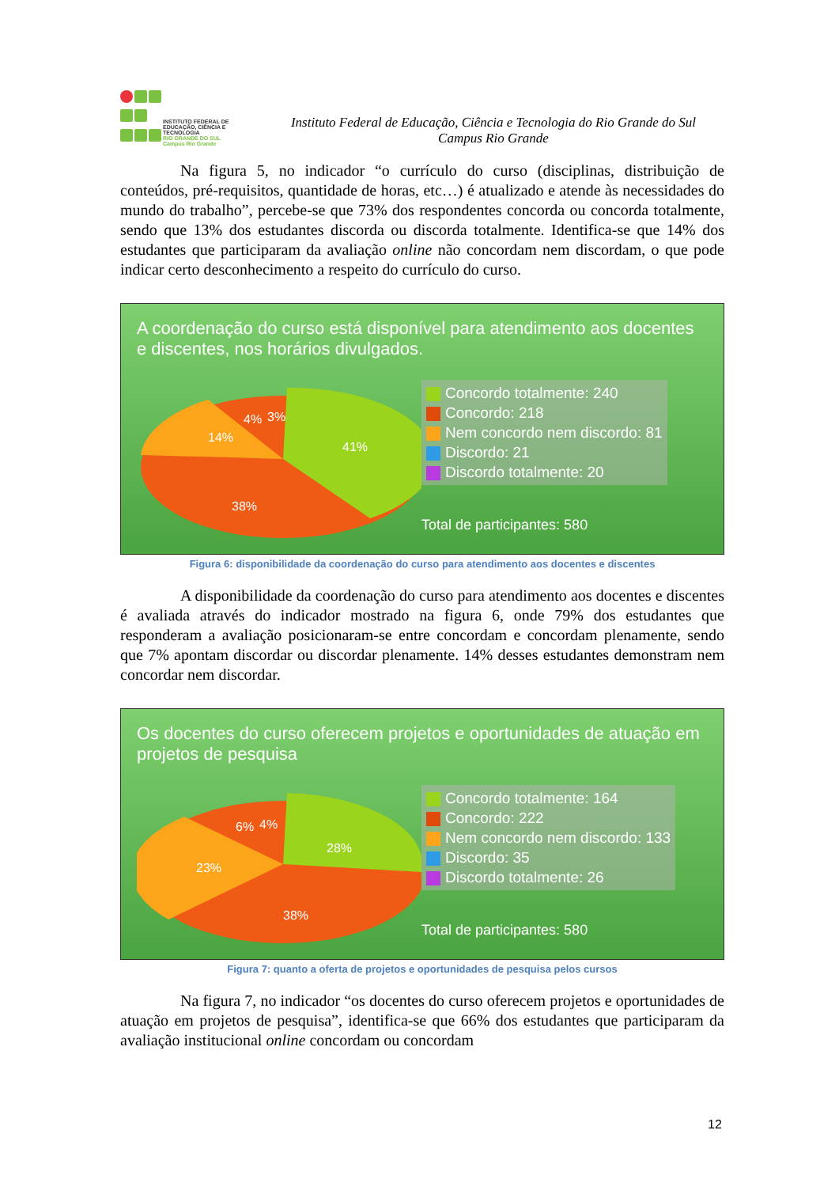INSTITUTO FEDERAL DE
EDUCAÇÃO, CIÊNCIA E TECNOLOGIA
RIO GRANDE DO SUL
Campus Rio Grande
Instituto Federal de Educação, Ciência e Tecnologia do Rio Grande do Sul
Campus Rio Grande
Na figura 5, no indicador “o currículo do curso (disciplinas, distribuição de conteúdos, pré-requisitos, quantidade de horas, etc…) é atualizado e atende às necessidades do mundo do trabalho”, percebe-se que 73% dos respondentes concorda ou concorda totalmente, sendo que 13% dos estudantes discorda ou discorda totalmente. Identifica-se que 14% dos estudantes que participaram da avaliação online não concordam nem discordam, o que pode indicar certo desconhecimento a respeito do currículo do curso.
A coordenação do curso está disponível para atendimento aos docentes e discentes, nos horários divulgados.
41%
38%
14%
4%
3%
Concordo totalmente: 240
Concordo: 218
Nem concordo nem discordo: 81
Discordo: 21
Discordo totalmente: 20
Total de participantes: 580
Figura 6: disponibilidade da coordenação do curso para atendimento aos docentes e discentes
A disponibilidade da coordenação do curso para atendimento aos docentes e discentes é avaliada através do indicador mostrado na figura 6, onde 79% dos estudantes que responderam a avaliação posicionaram-se entre concordam e concordam plenamente, sendo que 7% apontam discordar ou discordar plenamente. 14% desses estudantes demonstram nem concordar nem discordar.
Os docentes do curso oferecem projetos e oportunidades de atuação em projetos de pesquisa
28%
38%
23%
6%
4%
Concordo totalmente: 164
Concordo: 222
Nem concordo nem discordo: 133
Discordo: 35
Discordo totalmente: 26
Total de participantes: 580
Figura 7: quanto a oferta de projetos e oportunidades de pesquisa pelos cursos
Na figura 7, no indicador “os docentes do curso oferecem projetos e oportunidades de atuação em projetos de pesquisa”, identifica-se que 66% dos estudantes que participaram da avaliação institucional online concordam ou concordam
12